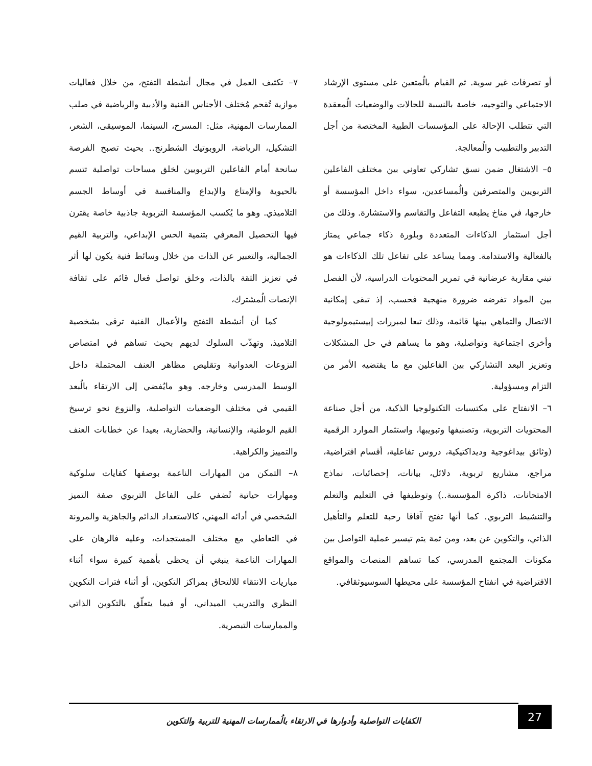أو تصرفات غير سوية. ثم القيام بالُمتعين على مستوى الإرشاد الاجتماعي والتوجيه، خاصة بالنسبة للحالات والوضعيات الُمعقدة التي تتطلب الإحالة على المؤسسات الطبية المختصة من أجل التدبير والتطبيب والُمعالجة.
٥– الاشتغال ضمن نسق تشاركي تعاوني بين مختلف الفاعلين التربويين والمتصرفين والُمساعدين، سواء داخل المؤسسة أو خارجها، في مناخ يطبعه التفاعل والتقاسم والاستشارة. وذلك من أجل استثمار الذكاءات المتعددة وبلورة ذكاء جماعي يمتاز بالفعالية والاستدامة. ومما يساعد على تفاعل تلك الذكاءات هو تبني مقاربة عرضانية في تمرير المحتويات الدراسية، لأن الفصل بين المواد تفرضه ضرورة منهجية فحسب، إذ تبقى إمكانية الاتصال والتماهي بينها قائمة، وذلك تبعا لمبررات إبيستيمولوجية وأخرى اجتماعية وتواصلية، وهو ما يساهم في حل المشكلات وتعزيز البعد التشاركي بين الفاعلين مع ما يقتضيه الأمر من التزام ومسؤولية.
٦– الانفتاح على مكتسبات التكنولوجيا الذكية، من أجل صناعة المحتويات التربوية، وتصنيفها وتبويبها، واستثمار الموارد الرقمية (وثائق بيداغوجية وديداكتيكية، دروس تفاعلية، أقسام افتراضية، مراجع، مشاريع تربوية، دلائل، بيانات، إحصائيات، نماذج الامتحانات، ذاكرة المؤسسة..) وتوظيفها في التعليم والتعلم والتنشيط التربوي. كما أنها تفتح آفاقا رحبة للتعلم والتأهيل الذاتي، والتكوين عن بعد، ومن ثمة يتم تيسير عملية التواصل بين مكونات المجتمع المدرسي، كما تساهم المنصات والمواقع الافتراضية في انفتاح المؤسسة على محيطها السوسيوثقافي.
٧– تكثيف العمل في مجال أنشطة التفتح، من خلال فعاليات موازية تُقحم مُختلف الأجناس الفنية والأدبية والرياضية في صلب الممارسات المهنية، مثل: المسرح، السينما، الموسيقى، الشعر، التشكيل، الرياضة، الروبوتيك الشطرنج.. بحيث تصبح الفرصة سانحة أمام الفاعلين التربويين لخلق مساحات تواصلية تتسم بالحيوية والإمتاع والإبداع والمنافسة في أوساط الجسم التلاميذي. وهو ما يُكسب المؤسسة التربوية جاذبية خاصة يقترن فيها التحصيل المعرفي بتنمية الحس الإبداعي، والتربية القيم الجمالية، والتعبير عن الذات من خلال وسائط فنية يكون لها أثر في تعزيز الثقة بالذات، وخلق تواصل فعال قائم على ثقافة الإنصات الُمشترك،
كما أن أنشطة التفتح والأعمال الفنية ترقى بشخصية التلاميذ، وتهذّب السلوك لديهم بحيث تساهم في امتصاص النزوعات العدوانية وتقليص مظاهر العنف المحتملة داخل الوسط المدرسي وخارجه. وهو مايُفضي إلى الارتقاء بالُبعد القيمي في مختلف الوضعيات التواصلية، والنزوع نحو ترسيخ القيم الوطنية، والإنسانية، والحضارية، بعيدا عن خطابات العنف والتمييز والكراهية.
٨– التمكن من المهارات الناعمة بوصفها كفايات سلوكية ومهارات حياتية تُضفي على الفاعل التربوي صفة التميز الشخصي في أدائه المهني، كالاستعداد الدائم والجاهزية والمرونة في التعاطي مع مختلف المستجدات، وعليه فالرهان على المهارات الناعمة ينبغي أن يحظى بأهمية كبيرة سواء أثناء مباريات الانتقاء للالتحاق بمراكز التكوين، أو أثناء فترات التكوين النظري والتدريب الميداني، أو فيما يتعلّق بالتكوين الذاتي والممارسات التبصرية.
27
الكفايات التواصلية وأدوارها في الارتقاء بالُممارسات المهنية للتربية والتكوين